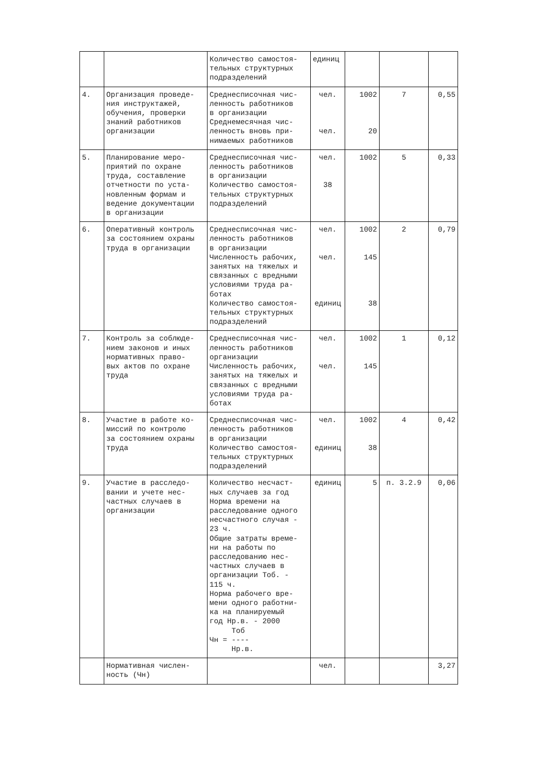| | | Количество самостоя- тельных структурных подразделений | единиц | | | |
| 4. | Организация проведе- ния инструктажей, обучения, проверки знаний работников организации | Среднесписочная чис- ленность работников в организации Среднемесячная чис- ленность вновь при- нимаемых работников | чел. чел. | 1002 20 | 7 | 0,55 |
| 5. | Планирование меро- приятий по охране труда, составление отчетности по уста- новленным формам и ведение документации в организации | Среднесписочная чис- ленность работников в организации Количество самостоя- тельных структурных подразделений | чел. 38 | 1002 | 5 | 0,33 |
| 6. | Оперативный контроль за состоянием охраны труда в организации | Среднесписочная чис- ленность работников в организации Численность рабочих, занятых на тяжелых и связанных с вредными условиями труда ра- ботах Количество самостоя- тельных структурных подразделений | чел. чел. единиц | 1002 145 38 | 2 | 0,79 |
| 7. | Контроль за соблюде- нием законов и иных нормативных право- вых актов по охране труда | Среднесписочная чис- ленность работников организации Численность рабочих, занятых на тяжелых и связанных с вредными условиями труда ра- ботах | чел. чел. | 1002 145 | 1 | 0,12 |
| 8. | Участие в работе ко- миссий по контролю за состоянием охраны труда | Среднесписочная чис- ленность работников в организации Количество самостоя- тельных структурных подразделений | чел. единиц | 1002 38 | 4 | 0,42 |
| 9. | Участие в расследо- вании и учете нес- частных случаев в организации | Количество несчаст- ных случаев за год Норма времени на расследование одного несчастного случая - 23 ч. Общие затраты време- ни на работы по расследованию нес- частных случаев в организации Тоб. - 115 ч. Норма рабочего вре- мени одного работни- ка на планируемый год Нр.в. - 2000 Тоб Чн = ---- Нр.в. | единиц | 5 | п. 3.2.9 | 0,06 |
| | Нормативная числен- ность (Чн) | | чел. | | | 3,27 |